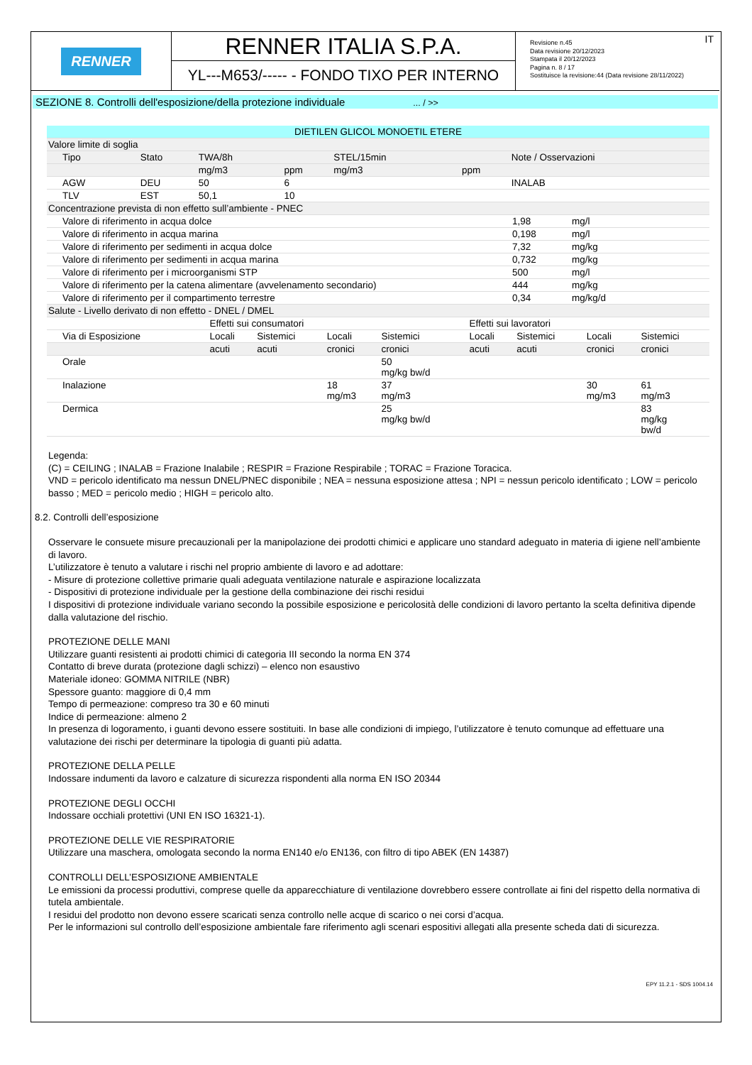RENNER
RENNER ITALIA S.P.A.
YL---M653/----- - FONDO TIXO PER INTERNO
IT Revisione n.45
Data revisione 20/12/2023
Stampata il 20/12/2023
Pagina n. 8 / 17
Sostituisce la revisione:44 (Data revisione 28/11/2022)
SEZIONE 8. Controlli dell'esposizione/della protezione individuale ... / >>
| DIETILEN GLICOL MONOETIL ETERE | | | | | | |
| --- | --- | --- | --- | --- | --- | --- |
| Valore limite di soglia | | | | | | |
| Tipo | Stato | TWA/8h | | STEL/15min | | Note / Osservazioni |
| | | mg/m3 | ppm | mg/m3 | ppm | |
| AGW | DEU | 50 | 6 | | | INALAB |
| TLV | EST | 50,1 | 10 | | | |
| Concentrazione prevista di non effetto sull’ambiente - PNEC | | |
| Valore di riferimento in acqua dolce | 1,98 | mg/l |
| Valore di riferimento in acqua marina | 0,198 | mg/l |
| Valore di riferimento per sedimenti in acqua dolce | 7,32 | mg/kg |
| Valore di riferimento per sedimenti in acqua marina | 0,732 | mg/kg |
| Valore di riferimento per i microorganismi STP | 500 | mg/l |
| Valore di riferimento per la catena alimentare (avvelenamento secondario) | 444 | mg/kg |
| Valore di riferimento per il compartimento terrestre | 0,34 | mg/kg/d |
| Salute - Livello derivato di non effetto - DNEL / DMEL | | | | | | | | |
| | Effetti sui consumatori | | | | Effetti sui lavoratori | | | |
| Via di Esposizione | Locali | Sistemici | Locali | Sistemici | Locali | Sistemici | Locali | Sistemici |
| | acuti | acuti | cronici | cronici | acuti | acuti | cronici | cronici |
| Orale | | | | 50 mg/kg bw/d | | | | |
| Inalazione | | | 18 mg/m3 | 37 mg/m3 | | | 30 mg/m3 | 61 mg/m3 |
| Dermica | | | | 25 mg/kg bw/d | | | | 83 mg/kg bw/d |
Legenda:
(C) = CEILING ; INALAB = Frazione Inalabile ; RESPIR = Frazione Respirabile ; TORAC = Frazione Toracica.
VND = pericolo identificato ma nessun DNEL/PNEC disponibile ; NEA = nessuna esposizione attesa ; NPI = nessun pericolo identificato ; LOW = pericolo basso ; MED = pericolo medio ; HIGH = pericolo alto.
8.2. Controlli dell’esposizione
Osservare le consuete misure precauzionali per la manipolazione dei prodotti chimici e applicare uno standard adeguato in materia di igiene nell’ambiente di lavoro.
L’utilizzatore è tenuto a valutare i rischi nel proprio ambiente di lavoro e ad adottare:
- Misure di protezione collettive primarie quali adeguata ventilazione naturale e aspirazione localizzata
- Dispositivi di protezione individuale per la gestione della combinazione dei rischi residui
I dispositivi di protezione individuale variano secondo la possibile esposizione e pericolosità delle condizioni di lavoro pertanto la scelta definitiva dipende dalla valutazione del rischio.
PROTEZIONE DELLE MANI
Utilizzare guanti resistenti ai prodotti chimici di categoria III secondo la norma EN 374
Contatto di breve durata (protezione dagli schizzi) – elenco non esaustivo
Materiale idoneo: GOMMA NITRILE (NBR)
Spessore guanto: maggiore di 0,4 mm
Tempo di permeazione: compreso tra 30 e 60 minuti
Indice di permeazione: almeno 2
In presenza di logoramento, i guanti devono essere sostituiti. In base alle condizioni di impiego, l’utilizzatore è tenuto comunque ad effettuare una valutazione dei rischi per determinare la tipologia di guanti più adatta.
PROTEZIONE DELLA PELLE
Indossare indumenti da lavoro e calzature di sicurezza rispondenti alla norma EN ISO 20344
PROTEZIONE DEGLI OCCHI
Indossare occhiali protettivi (UNI EN ISO 16321-1).
PROTEZIONE DELLE VIE RESPIRATORIE
Utilizzare una maschera, omologata secondo la norma EN140 e/o EN136, con filtro di tipo ABEK (EN 14387)
CONTROLLI DELL’ESPOSIZIONE AMBIENTALE
Le emissioni da processi produttivi, comprese quelle da apparecchiature di ventilazione dovrebbero essere controllate ai fini del rispetto della normativa di tutela ambientale.
I residui del prodotto non devono essere scaricati senza controllo nelle acque di scarico o nei corsi d’acqua.
Per le informazioni sul controllo dell’esposizione ambientale fare riferimento agli scenari espositivi allegati alla presente scheda dati di sicurezza.
EPY 11.2.1 - SDS 1004.14